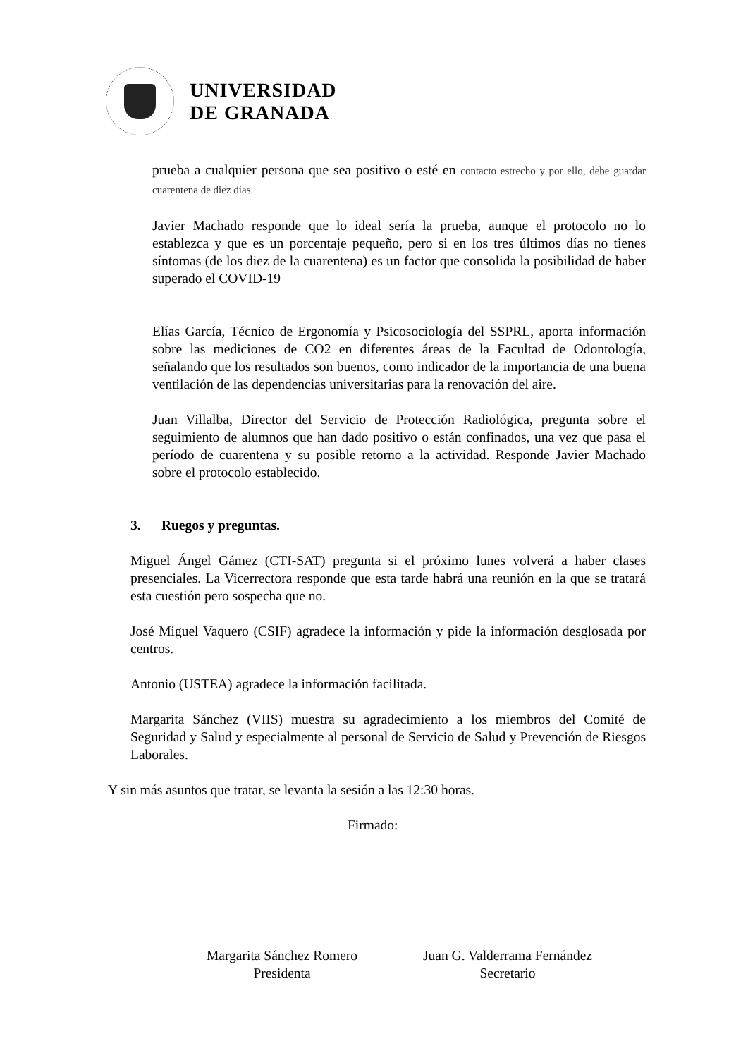UNIVERSIDAD
DE GRANADA
prueba a cualquier persona que sea positivo o esté en contacto estrecho y por ello, debe guardar cuarentena de diez días.
Javier Machado responde que lo ideal sería la prueba, aunque el protocolo no lo establezca y que es un porcentaje pequeño, pero si en los tres últimos días no tienes síntomas (de los diez de la cuarentena) es un factor que consolida la posibilidad de haber superado el COVID-19
Elías García, Técnico de Ergonomía y Psicosociología del SSPRL, aporta información sobre las mediciones de CO2 en diferentes áreas de la Facultad de Odontología, señalando que los resultados son buenos, como indicador de la importancia de una buena ventilación de las dependencias universitarias para la renovación del aire.
Juan Villalba, Director del Servicio de Protección Radiológica, pregunta sobre el seguimiento de alumnos que han dado positivo o están confinados, una vez que pasa el período de cuarentena y su posible retorno a la actividad. Responde Javier Machado sobre el protocolo establecido.
3. Ruegos y preguntas.
Miguel Ángel Gámez (CTI-SAT) pregunta si el próximo lunes volverá a haber clases presenciales. La Vicerrectora responde que esta tarde habrá una reunión en la que se tratará esta cuestión pero sospecha que no.
José Miguel Vaquero (CSIF) agradece la información y pide la información desglosada por centros.
Antonio (USTEA) agradece la información facilitada.
Margarita Sánchez (VIIS) muestra su agradecimiento a los miembros del Comité de Seguridad y Salud y especialmente al personal de Servicio de Salud y Prevención de Riesgos Laborales.
Y sin más asuntos que tratar, se levanta la sesión a las 12:30 horas.
Firmado:
Margarita Sánchez Romero
Presidenta
Juan G. Valderrama Fernández
Secretario